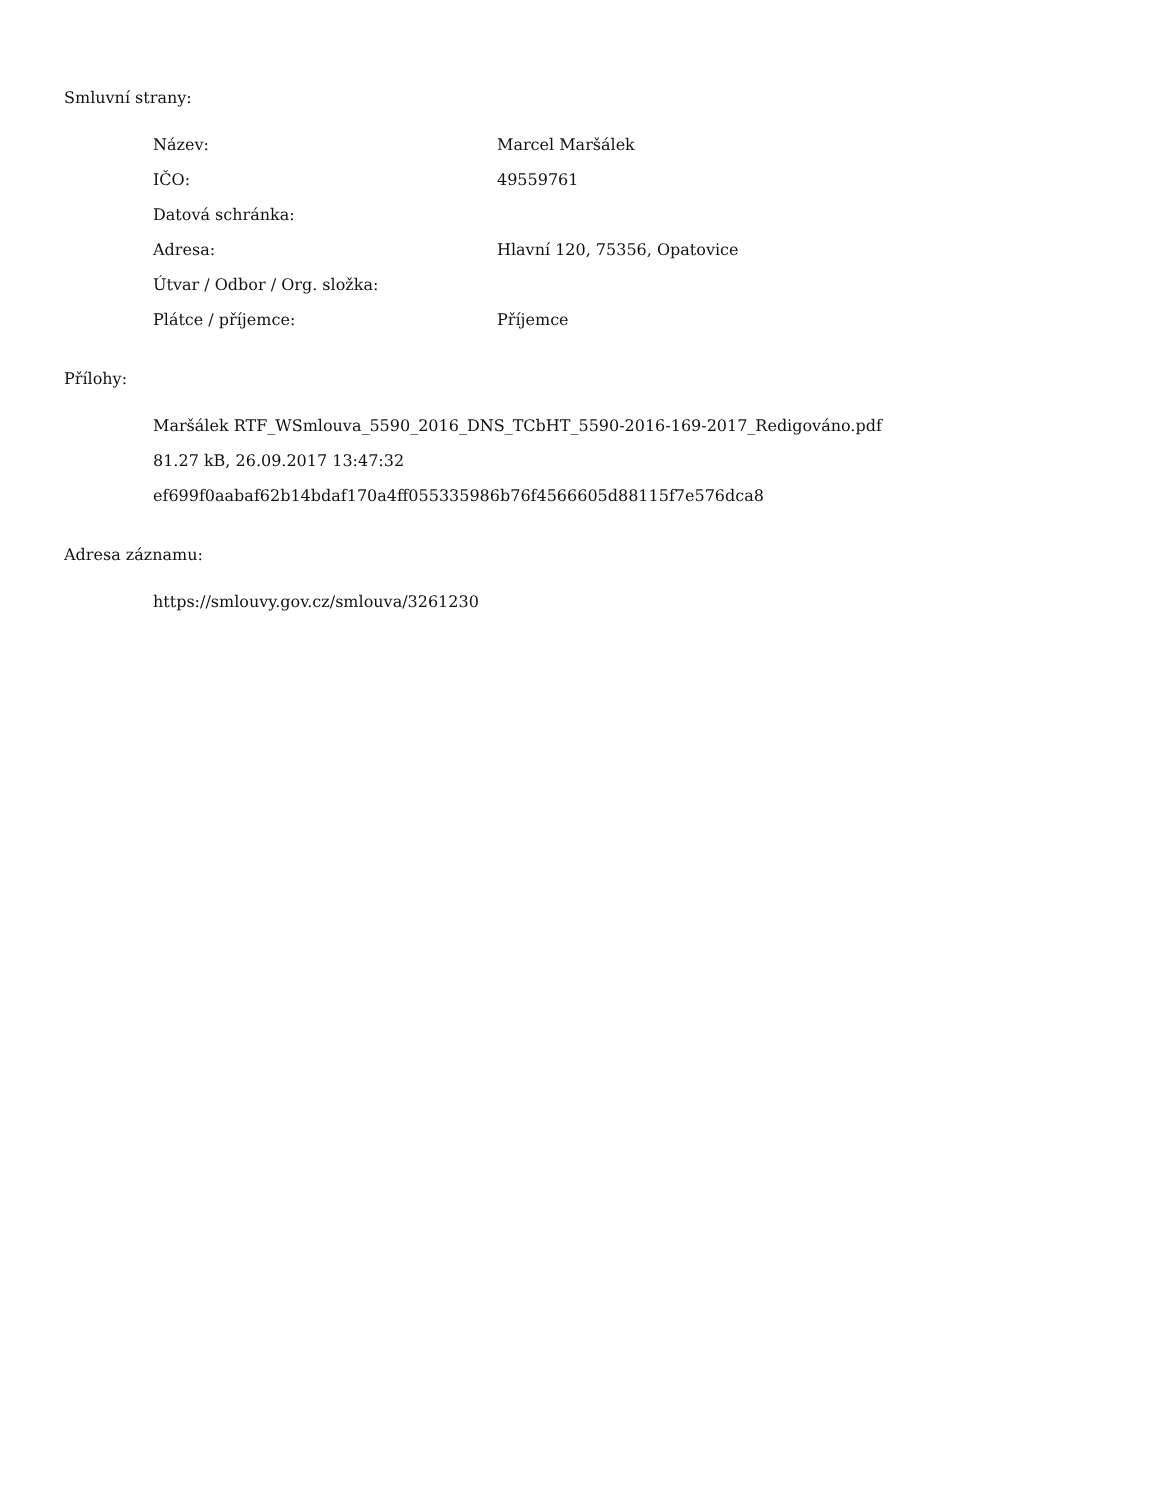Smluvní strany:
| Název: | Marcel Maršálek |
| IČO: | 49559761 |
| Datová schránka: | |
| Adresa: | Hlavní 120, 75356, Opatovice |
| Útvar / Odbor / Org. složka: | |
| Plátce / příjemce: | Příjemce |
Přílohy:
Maršálek RTF_WSmlouva_5590_2016_DNS_TCbHT_5590-2016-169-2017_Redigováno.pdf
81.27 kB, 26.09.2017 13:47:32
ef699f0aabaf62b14bdaf170a4ff055335986b76f4566605d88115f7e576dca8
Adresa záznamu:
https://smlouvy.gov.cz/smlouva/3261230